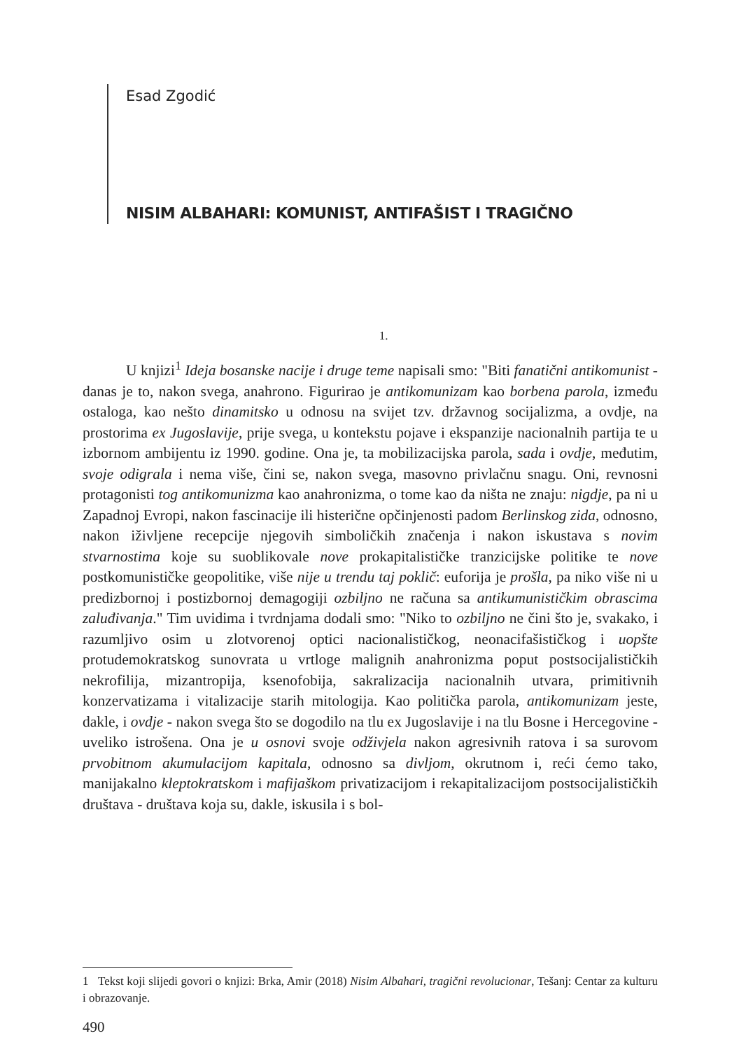Esad Zgodić
NISIM ALBAHARI: KOMUNIST, ANTIFAŠIST I TRAGIČNO
1.
U knjizi<sup>1</sup> Ideja bosanske nacije i druge teme napisali smo: "Biti fanatični antikomunist - danas je to, nakon svega, anahrono. Figurirao je antikomunizam kao borbena parola, između ostaloga, kao nešto dinamitsko u odnosu na svijet tzv. državnog socijalizma, a ovdje, na prostorima ex Jugoslavije, prije svega, u kontekstu pojave i ekspanzije nacionalnih partija te u izbornom ambijentu iz 1990. godine. Ona je, ta mobilizacijska parola, sada i ovdje, međutim, svoje odigrala i nema više, čini se, nakon svega, masovno privlačnu snagu. Oni, revnosni protagonisti tog antikomunizma kao anahronizma, o tome kao da ništa ne znaju: nigdje, pa ni u Zapadnoj Evropi, nakon fascinacije ili histerične opčinjenosti padom Berlinskog zida, odnosno, nakon iživljene recepcije njegovih simboličkih značenja i nakon iskustava s novim stvarnostima koje su suoblikovale nove prokapitalističke tranzicijske politike te nove postkomunističke geopolitike, više nije u trendu taj poklič: euforija je prošla, pa niko više ni u predizbornoj i postizbornoj demagogiji ozbiljno ne računa sa antikumunističkim obrascima zaluđivanja." Tim uvidima i tvrdnjama dodali smo: "Niko to ozbiljno ne čini što je, svakako, i razumljivo osim u zlotvorenoj optici nacionalističkog, neonacifašističkog i uopšte protudemokratskog sunovrata u vrtloge malignih anahronizma poput postsocijalističkih nekrofilija, mizantropija, ksenofobija, sakralizacija nacionalnih utvara, primitivnih konzervatizama i vitalizacije starih mitologija. Kao politička parola, antikomunizam jeste, dakle, i ovdje - nakon svega što se dogodilo na tlu ex Jugoslavije i na tlu Bosne i Hercegovine - uveliko istrošena. Ona je u osnovi svoje odživjela nakon agresivnih ratova i sa surovom prvobitnom akumulacijom kapitala, odnosno sa divljom, okrutnom i, reći ćemo tako, manijakalno kleptokratskom i mafijaškom privatizacijom i rekapitalizacijom postsocijalističkih društava - društava koja su, dakle, iskusila i s bol-
1 Tekst koji slijedi govori o knjizi: Brka, Amir (2018) Nisim Albahari, tragični revolucionar, Tešanj: Centar za kulturu i obrazovanje.
490